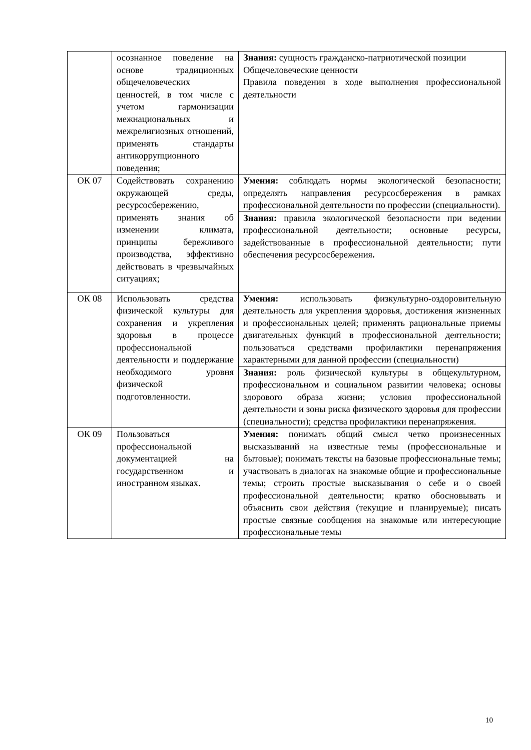| | осознанное поведение на основе традиционных общечеловеческих ценностей, в том числе с учетом гармонизации межнациональных и межрелигиозных отношений, применять стандарты антикоррупционного поведения; | Знания: сущность гражданско-патриотической позиции Общечеловеческие ценности Правила поведения в ходе выполнения профессиональной деятельности |
| ОК 07 | Содействовать сохранению окружающей среды, ресурсосбережению, применять знания об изменении климата, принципы бережливого производства, эффективно действовать в чрезвычайных ситуациях; | Умения: соблюдать нормы экологической безопасности; определять направления ресурсосбережения в рамках профессиональной деятельности по профессии (специальности). |
| | | Знания: правила экологической безопасности при ведении профессиональной деятельности; основные ресурсы, задействованные в профессиональной деятельности; пути обеспечения ресурсосбережения . |
| ОК 08 | Использовать средства физической культуры для сохранения и укрепления здоровья в процессе профессиональной деятельности и поддержание необходимого уровня физической подготовленности. | Умения: использовать физкультурно-оздоровительную деятельность для укрепления здоровья, достижения жизненных и профессиональных целей; применять рациональные приемы двигательных функций в профессиональной деятельности; пользоваться средствами профилактики перенапряжения характерными для данной профессии (специальности) |
| | | Знания: роль физической культуры в общекультурном, профессиональном и социальном развитии человека; основы здорового образа жизни; условия профессиональной деятельности и зоны риска физического здоровья для профессии (специальности); средства профилактики перенапряжения. |
| ОК 09 | Пользоваться профессиональной документацией на государственном и иностранном языках. | Умения: понимать общий смысл четко произнесенных высказываний на известные темы (профессиональные и бытовые); понимать тексты на базовые профессиональные темы; участвовать в диалогах на знакомые общие и профессиональные темы; строить простые высказывания о себе и о своей профессиональной деятельности; кратко обосновывать и объяснить свои действия (текущие и планируемые); писать простые связные сообщения на знакомые или интересующие профессиональные темы |
10